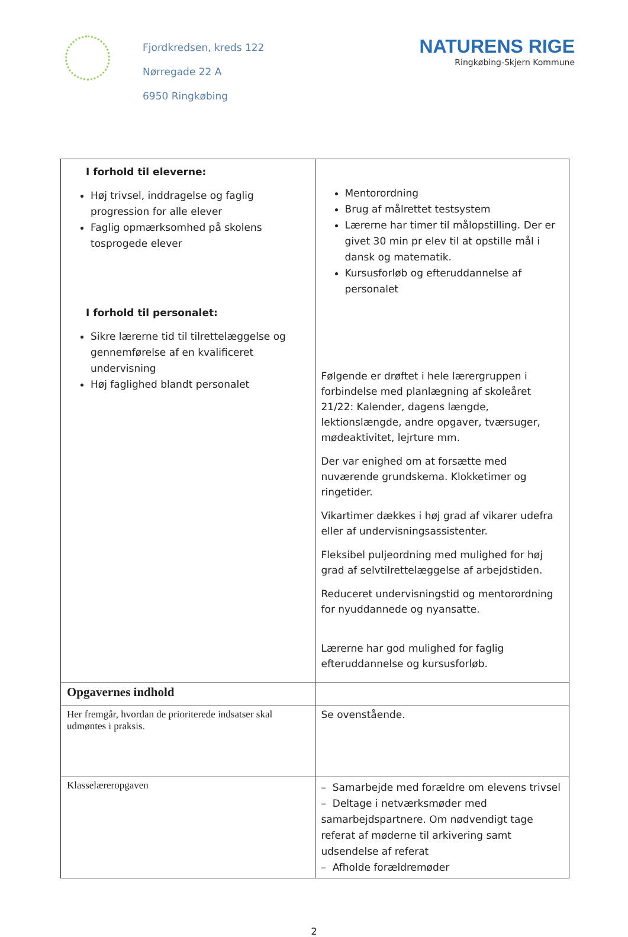Fjordkredsen, kreds 122
Nørregade 22 A
6950 Ringkøbing
NATURENS RIGE
Ringkøbing-Skjern Kommune
| I forhold til eleverne: Høj trivsel, inddragelse og faglig progression for alle elever Faglig opmærksomhed på skolens tosprogede elever I forhold til personalet: Sikre lærerne tid til tilrettelæggelse og gennemførelse af en kvalificeret undervisning Høj faglighed blandt personalet | Mentorordning Brug af målrettet testsystem Lærerne har timer til målopstilling. Der er givet 30 min pr elev til at opstille mål i dansk og matematik. Kursusforløb og efteruddannelse af personalet Følgende er drøftet i hele lærergruppen i forbindelse med planlægning af skoleåret 21/22: Kalender, dagens længde, lektionslængde, andre opgaver, tværsuger, mødeaktivitet, lejrture mm. Der var enighed om at forsætte med nuværende grundskema. Klokketimer og ringetider. Vikartimer dækkes i høj grad af vikarer udefra eller af undervisningsassistenter. Fleksibel puljeordning med mulighed for høj grad af selvtilrettelæggelse af arbejdstiden. Reduceret undervisningstid og mentorordning for nyuddannede og nyansatte. Lærerne har god mulighed for faglig efteruddannelse og kursusforløb. |
| Opgavernes indhold | |
| Her fremgår, hvordan de prioriterede indsatser skal udmøntes i praksis. | Se ovenstående. |
| Klasselæreropgaven | – Samarbejde med forældre om elevens trivsel – Deltage i netværksmøder med samarbejdspartnere. Om nødvendigt tage referat af møderne til arkivering samt udsendelse af referat – Afholde forældremøder |
2